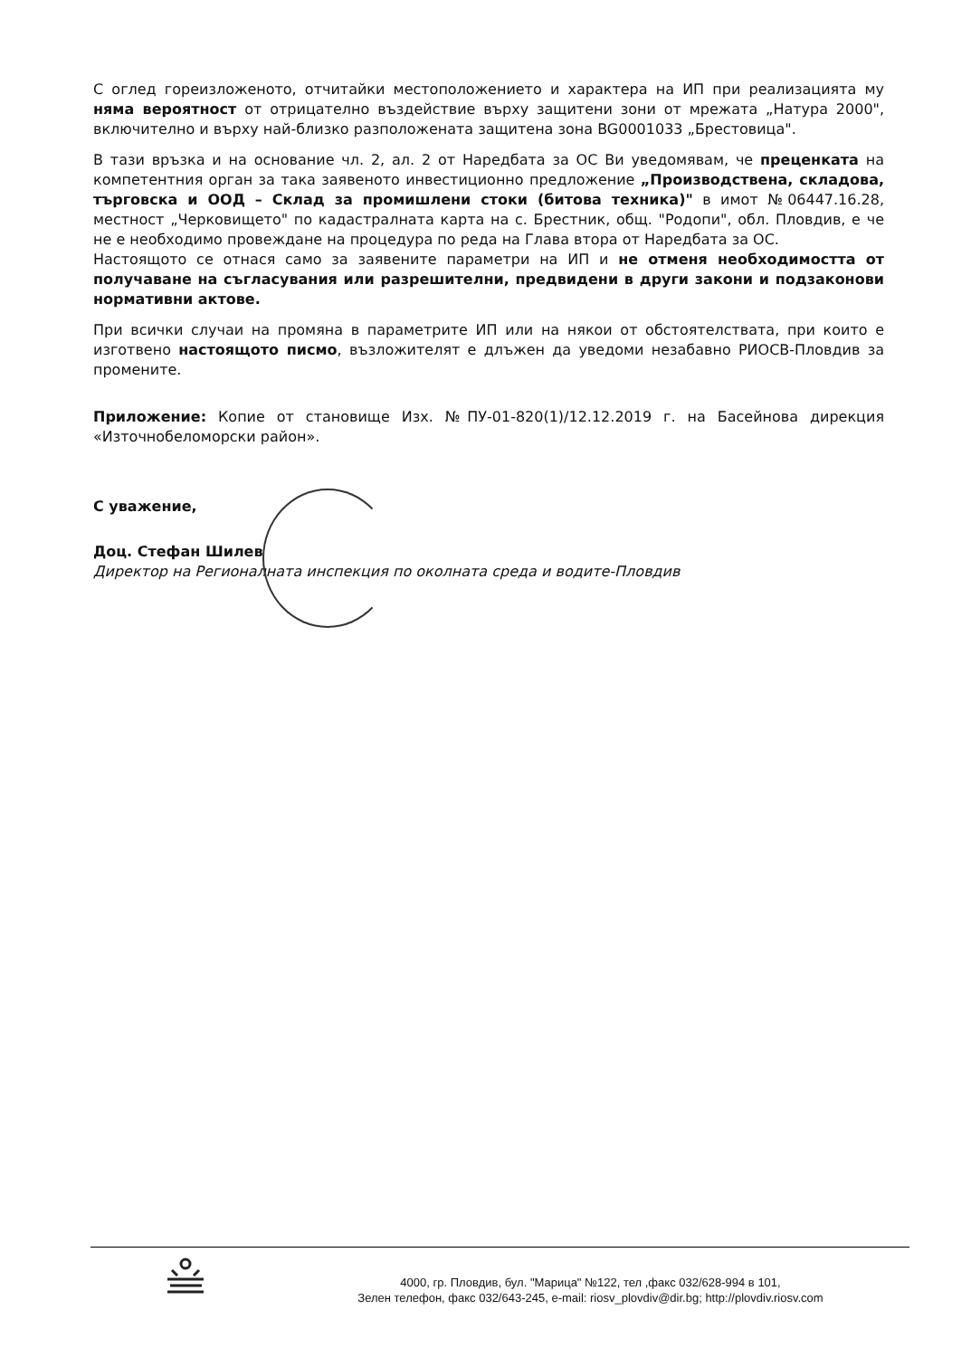С оглед гореизложеното, отчитайки местоположението и характера на ИП при реализацията му няма вероятност от отрицателно въздействие върху защитени зони от мрежата „Натура 2000", включително и върху най-близко разположената защитена зона BG0001033 „Брестовица".
В тази връзка и на основание чл. 2, ал. 2 от Наредбата за ОС Ви уведомявам, че преценката на компетентния орган за така заявеното инвестиционно предложение „Производствена, складова, търговска и ООД – Склад за промишлени стоки (битова техника)" в имот №06447.16.28, местност „Черковището" по кадастралната карта на с. Брестник, общ. "Родопи", обл. Пловдив, е че не е необходимо провеждане на процедура по реда на Глава втора от Наредбата за ОС.
Настоящото се отнася само за заявените параметри на ИП и не отменя необходимостта от получаване на съгласувания или разрешителни, предвидени в други закони и подзаконови нормативни актове.
При всички случаи на промяна в параметрите ИП или на някои от обстоятелствата, при които е изготвено настоящото писмо, възложителят е длъжен да уведоми незабавно РИОСВ-Пловдив за промените.
Приложение: Копие от становище Изх. №ПУ-01-820(1)/12.12.2019 г. на Басейнова дирекция «Източнобеломорски район».
С уважение,
Доц. Стефан Шилев
Директор на Регионалната инспекция по околната среда и водите-Пловдив
4000, гр. Пловдив, бул. "Марица" №122, тел ,факс 032/628-994 в 101,
Зелен телефон, факс 032/643-245, e-mail: riosv_plovdiv@dir.bg; http://plovdiv.riosv.com